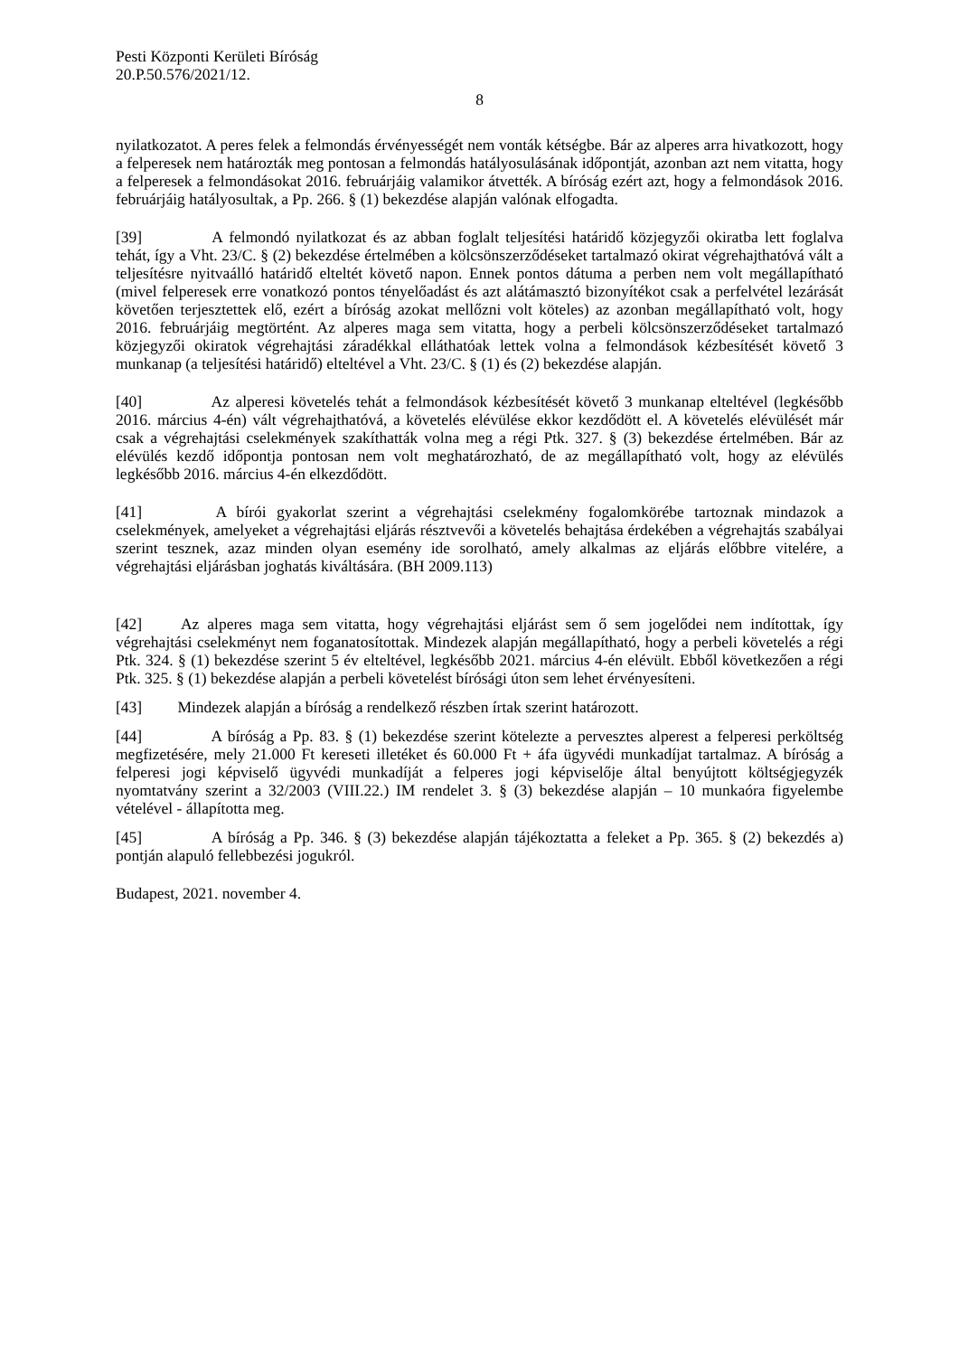Pesti Központi Kerületi Bíróság
20.P.50.576/2021/12.
8
nyilatkozatot. A peres felek a felmondás érvényességét nem vonták kétségbe. Bár az alperes arra hivatkozott, hogy a felperesek nem határozták meg pontosan a felmondás hatályosulásának időpontját, azonban azt nem vitatta, hogy a felperesek a felmondásokat 2016. februárjáig valamikor átvették. A bíróság ezért azt, hogy a felmondások 2016. februárjáig hatályosultak, a Pp. 266. § (1) bekezdése alapján valónak elfogadta.
[39] A felmondó nyilatkozat és az abban foglalt teljesítési határidő közjegyzői okiratba lett foglalva tehát, így a Vht. 23/C. § (2) bekezdése értelmében a kölcsönszerződéseket tartalmazó okirat végrehajthatóvá vált a teljesítésre nyitvaálló határidő elteltét követő napon. Ennek pontos dátuma a perben nem volt megállapítható (mivel felperesek erre vonatkozó pontos tényelőadást és azt alátámasztó bizonyítékot csak a perfelvétel lezárását követően terjesztettek elő, ezért a bíróság azokat mellőzni volt köteles) az azonban megállapítható volt, hogy 2016. februárjáig megtörtént. Az alperes maga sem vitatta, hogy a perbeli kölcsönszerződéseket tartalmazó közjegyzői okiratok végrehajtási záradékkal elláthatóak lettek volna a felmondások kézbesítését követő 3 munkanap (a teljesítési határidő) elteltével a Vht. 23/C. § (1) és (2) bekezdése alapján.
[40] Az alperesi követelés tehát a felmondások kézbesítését követő 3 munkanap elteltével (legkésőbb 2016. március 4-én) vált végrehajthatóvá, a követelés elévülése ekkor kezdődött el. A követelés elévülését már csak a végrehajtási cselekmények szakíthatták volna meg a régi Ptk. 327. § (3) bekezdése értelmében. Bár az elévülés kezdő időpontja pontosan nem volt meghatározható, de az megállapítható volt, hogy az elévülés legkésőbb 2016. március 4-én elkezdődött.
[41] A bírói gyakorlat szerint a végrehajtási cselekmény fogalomkörébe tartoznak mindazok a cselekmények, amelyeket a végrehajtási eljárás résztvevői a követelés behajtása érdekében a végrehajtás szabályai szerint tesznek, azaz minden olyan esemény ide sorolható, amely alkalmas az eljárás előbbre vitelére, a végrehajtási eljárásban joghatás kiváltására. (BH 2009.113)
[42] Az alperes maga sem vitatta, hogy végrehajtási eljárást sem ő sem jogelődei nem indítottak, így végrehajtási cselekményt nem foganatosítottak. Mindezek alapján megállapítható, hogy a perbeli követelés a régi Ptk. 324. § (1) bekezdése szerint 5 év elteltével, legkésőbb 2021. március 4-én elévült. Ebből következően a régi Ptk. 325. § (1) bekezdése alapján a perbeli követelést bírósági úton sem lehet érvényesíteni.
[43] Mindezek alapján a bíróság a rendelkező részben írtak szerint határozott.
[44] A bíróság a Pp. 83. § (1) bekezdése szerint kötelezte a pervesztes alperest a felperesi perköltség megfizetésére, mely 21.000 Ft kereseti illetéket és 60.000 Ft + áfa ügyvédi munkadíjat tartalmaz. A bíróság a felperesi jogi képviselő ügyvédi munkadíját a felperes jogi képviselője által benyújtott költségjegyzék nyomtatvány szerint a 32/2003 (VIII.22.) IM rendelet 3. § (3) bekezdése alapján – 10 munkaóra figyelembe vételével - állapította meg.
[45] A bíróság a Pp. 346. § (3) bekezdése alapján tájékoztatta a feleket a Pp. 365. § (2) bekezdés a) pontján alapuló fellebbezési jogukról.
Budapest, 2021. november 4.